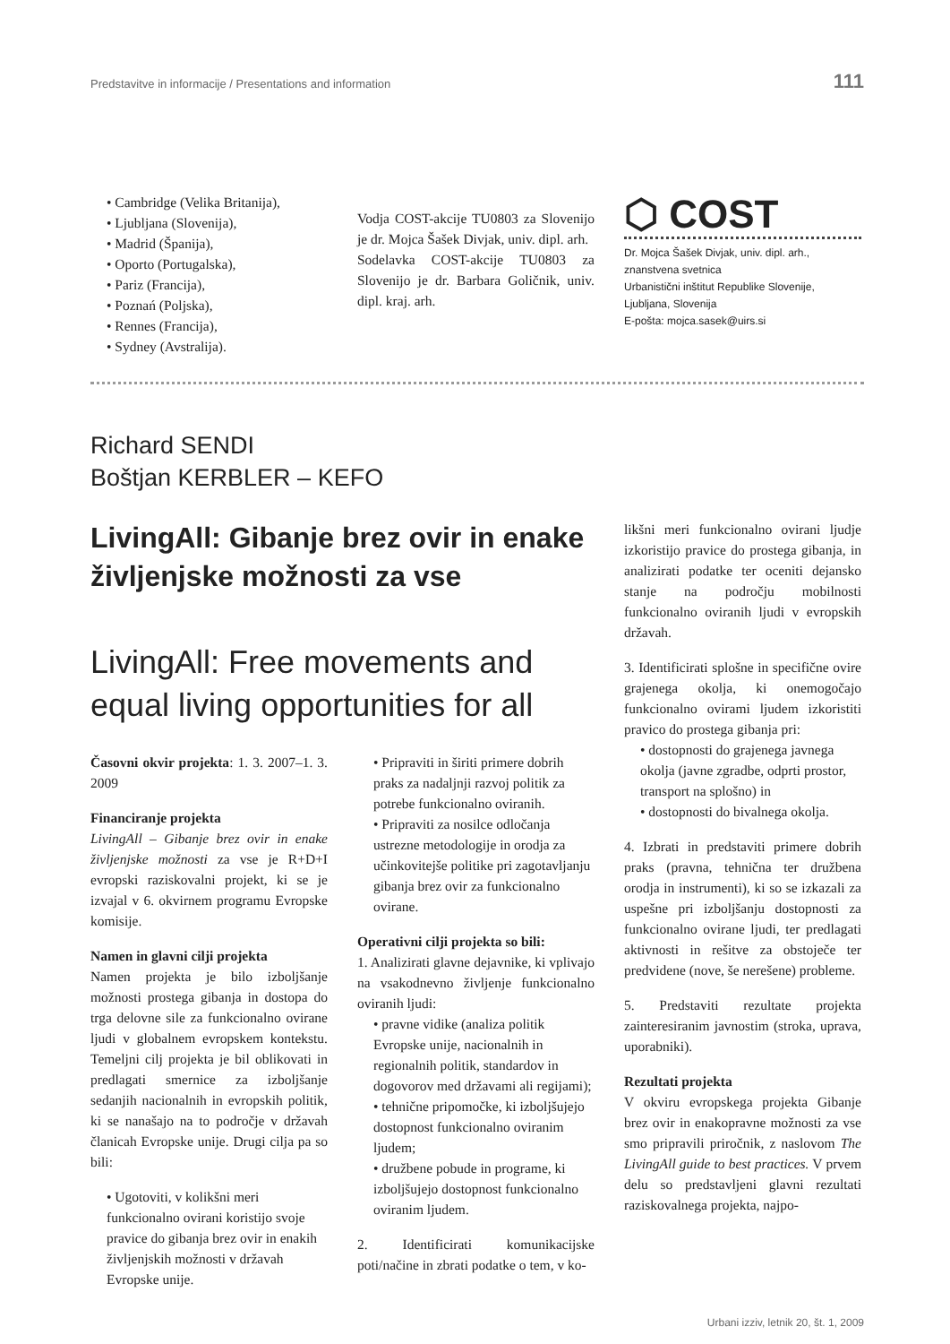Predstavitve in informacije / Presentations and information 111
• Cambridge (Velika Britanija),
• Ljubljana (Slovenija),
• Madrid (Španija),
• Oporto (Portugalska),
• Pariz (Francija),
• Poznań (Poljska),
• Rennes (Francija),
• Sydney (Avstralija).
Vodja COST-akcije TU0803 za Slovenijo je dr. Mojca Šašek Divjak, univ. dipl. arh.
Sodelavka COST-akcije TU0803 za Slovenijo je dr. Barbara Goličnik, univ. dipl. kraj. arh.
⬡ COST
Dr. Mojca Šašek Divjak, univ. dipl. arh.,
znanstvena svetnica
Urbanistični inštitut Republike Slovenije,
Ljubljana, Slovenija
E-pošta: mojca.sasek@uirs.si
Richard SENDI
Boštjan KERBLER – KEFO
LivingAll: Gibanje brez ovir in enake življenjske možnosti za vse
LivingAll: Free movements and equal living opportunities for all
Časovni okvir projekta: 1. 3. 2007–1. 3. 2009
Financiranje projekta
LivingAll – Gibanje brez ovir in enake življenjske možnosti za vse je R+D+I evropski raziskovalni projekt, ki se je izvajal v 6. okvirnem programu Evropske komisije.
Namen in glavni cilji projekta
Namen projekta je bilo izboljšanje možnosti prostega gibanja in dostopa do trga delovne sile za funkcionalno ovirane ljudi v globalnem evropskem kontekstu. Temeljni cilj projekta je bil oblikovati in predlagati smernice za izboljšanje sedanjih nacionalnih in evropskih politik, ki se nanašajo na to področje v državah članicah Evropske unije. Drugi cilja pa so bili:
• Ugotoviti, v kolikšni meri funkcionalno ovirani koristijo svoje pravice do gibanja brez ovir in enakih življenjskih možnosti v državah Evropske unije.
• Pripraviti in širiti primere dobrih praks za nadaljnji razvoj politik za potrebe funkcionalno oviranih.
• Pripraviti za nosilce odločanja ustrezne metodologije in orodja za učinkovitejše politike pri zagotavljanju gibanja brez ovir za funkcionalno ovirane.
Operativni cilji projekta so bili:
1. Analizirati glavne dejavnike, ki vplivajo na vsakodnevno življenje funkcionalno oviranih ljudi:
• pravne vidike (analiza politik Evropske unije, nacionalnih in regionalnih politik, standardov in dogovorov med državami ali regijami);
• tehnične pripomočke, ki izboljšujejo dostopnost funkcionalno oviranim ljudem;
• družbene pobude in programe, ki izboljšujejo dostopnost funkcionalno oviranim ljudem.
2. Identificirati komunikacijske poti/načine in zbrati podatke o tem, v ko-
likšni meri funkcionalno ovirani ljudje izkoristijo pravice do prostega gibanja, in analizirati podatke ter oceniti dejansko stanje na področju mobilnosti funkcionalno oviranih ljudi v evropskih državah.
3. Identificirati splošne in specifične ovire grajenega okolja, ki onemogočajo funkcionalno ovirami ljudem izkoristiti pravico do prostega gibanja pri:
• dostopnosti do grajenega javnega okolja (javne zgradbe, odprti prostor, transport na splošno) in
• dostopnosti do bivalnega okolja.
4. Izbrati in predstaviti primere dobrih praks (pravna, tehnična ter družbena orodja in instrumenti), ki so se izkazali za uspešne pri izboljšanju dostopnosti za funkcionalno ovirane ljudi, ter predlagati aktivnosti in rešitve za obstoječe ter predvidene (nove, še nerešene) probleme.
5. Predstaviti rezultate projekta zainteresiranim javnostim (stroka, uprava, uporabniki).
Rezultati projekta
V okviru evropskega projekta Gibanje brez ovir in enakopravne možnosti za vse smo pripravili priročnik, z naslovom The LivingAll guide to best practices. V prvem delu so predstavljeni glavni rezultati raziskovalnega projekta, najpo-
Urbani izziv, letnik 20, št. 1, 2009